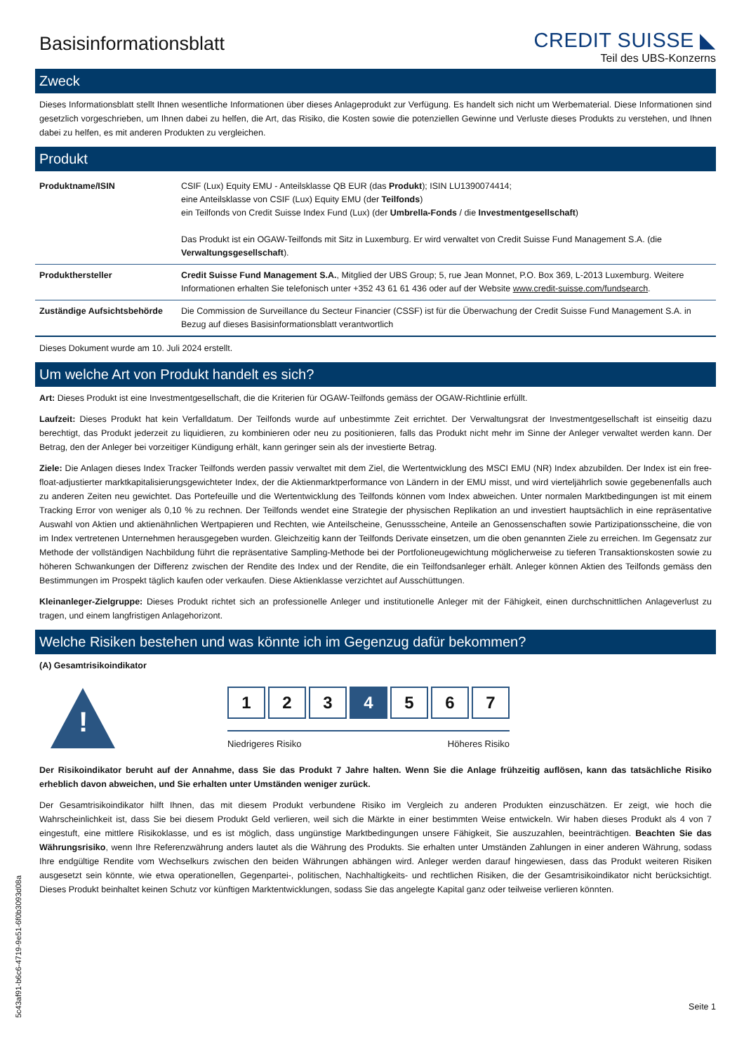Basisinformationsblatt
CREDIT SUISSE ◣
Teil des UBS-Konzerns
Zweck
Dieses Informationsblatt stellt Ihnen wesentliche Informationen über dieses Anlageprodukt zur Verfügung. Es handelt sich nicht um Werbematerial. Diese Informationen sind gesetzlich vorgeschrieben, um Ihnen dabei zu helfen, die Art, das Risiko, die Kosten sowie die potenziellen Gewinne und Verluste dieses Produkts zu verstehen, und Ihnen dabei zu helfen, es mit anderen Produkten zu vergleichen.
Produkt
| Produktname/ISIN | CSIF (Lux) Equity EMU - Anteilsklasse QB EUR (das Produkt ); ISIN LU1390074414; eine Anteilsklasse von CSIF (Lux) Equity EMU (der Teilfonds ) ein Teilfonds von Credit Suisse Index Fund (Lux) (der Umbrella-Fonds / die Investmentgesellschaft ) Das Produkt ist ein OGAW-Teilfonds mit Sitz in Luxemburg. Er wird verwaltet von Credit Suisse Fund Management S.A. (die Verwaltungsgesellschaft ). |
| Produkthersteller | Credit Suisse Fund Management S.A. , Mitglied der UBS Group; 5, rue Jean Monnet, P.O. Box 369, L-2013 Luxemburg. Weitere Informationen erhalten Sie telefonisch unter +352 43 61 61 436 oder auf der Website www.credit-suisse.com/fundsearch . |
| Zuständige Aufsichtsbehörde | Die Commission de Surveillance du Secteur Financier (CSSF) ist für die Überwachung der Credit Suisse Fund Management S.A. in Bezug auf dieses Basisinformationsblatt verantwortlich |
Dieses Dokument wurde am 10. Juli 2024 erstellt.
Um welche Art von Produkt handelt es sich?
Art: Dieses Produkt ist eine Investmentgesellschaft, die die Kriterien für OGAW-Teilfonds gemäss der OGAW-Richtlinie erfüllt.
Laufzeit: Dieses Produkt hat kein Verfalldatum. Der Teilfonds wurde auf unbestimmte Zeit errichtet. Der Verwaltungsrat der Investmentgesellschaft ist einseitig dazu berechtigt, das Produkt jederzeit zu liquidieren, zu kombinieren oder neu zu positionieren, falls das Produkt nicht mehr im Sinne der Anleger verwaltet werden kann. Der Betrag, den der Anleger bei vorzeitiger Kündigung erhält, kann geringer sein als der investierte Betrag.
Ziele: Die Anlagen dieses Index Tracker Teilfonds werden passiv verwaltet mit dem Ziel, die Wertentwicklung des MSCI EMU (NR) Index abzubilden. Der Index ist ein free-float-adjustierter marktkapitalisierungsgewichteter Index, der die Aktienmarktperformance von Ländern in der EMU misst, und wird vierteljährlich sowie gegebenenfalls auch zu anderen Zeiten neu gewichtet. Das Portefeuille und die Wertentwicklung des Teilfonds können vom Index abweichen. Unter normalen Marktbedingungen ist mit einem Tracking Error von weniger als 0,10 % zu rechnen. Der Teilfonds wendet eine Strategie der physischen Replikation an und investiert hauptsächlich in eine repräsentative Auswahl von Aktien und aktienähnlichen Wertpapieren und Rechten, wie Anteilscheine, Genussscheine, Anteile an Genossenschaften sowie Partizipationsscheine, die von im Index vertretenen Unternehmen herausgegeben wurden. Gleichzeitig kann der Teilfonds Derivate einsetzen, um die oben genannten Ziele zu erreichen. Im Gegensatz zur Methode der vollständigen Nachbildung führt die repräsentative Sampling-Methode bei der Portfolioneugewichtung möglicherweise zu tieferen Transaktionskosten sowie zu höheren Schwankungen der Differenz zwischen der Rendite des Index und der Rendite, die ein Teilfondsanleger erhält. Anleger können Aktien des Teilfonds gemäss den Bestimmungen im Prospekt täglich kaufen oder verkaufen. Diese Aktienklasse verzichtet auf Ausschüttungen.
Kleinanleger-Zielgruppe: Dieses Produkt richtet sich an professionelle Anleger und institutionelle Anleger mit der Fähigkeit, einen durchschnittlichen Anlageverlust zu tragen, und einem langfristigen Anlagehorizont.
Welche Risiken bestehen und was könnte ich im Gegenzug dafür bekommen?
(A) Gesamtrisikoindikator
!
1 2 3 4 5 6 7
Niedrigeres Risiko Höheres Risiko
Der Risikoindikator beruht auf der Annahme, dass Sie das Produkt 7 Jahre halten. Wenn Sie die Anlage frühzeitig auflösen, kann das tatsächliche Risiko erheblich davon abweichen, und Sie erhalten unter Umständen weniger zurück.
Der Gesamtrisikoindikator hilft Ihnen, das mit diesem Produkt verbundene Risiko im Vergleich zu anderen Produkten einzuschätzen. Er zeigt, wie hoch die Wahrscheinlichkeit ist, dass Sie bei diesem Produkt Geld verlieren, weil sich die Märkte in einer bestimmten Weise entwickeln. Wir haben dieses Produkt als 4 von 7 eingestuft, eine mittlere Risikoklasse, und es ist möglich, dass ungünstige Marktbedingungen unsere Fähigkeit, Sie auszuzahlen, beeinträchtigen. Beachten Sie das Währungsrisiko, wenn Ihre Referenzwährung anders lautet als die Währung des Produkts. Sie erhalten unter Umständen Zahlungen in einer anderen Währung, sodass Ihre endgültige Rendite vom Wechselkurs zwischen den beiden Währungen abhängen wird. Anleger werden darauf hingewiesen, dass das Produkt weiteren Risiken ausgesetzt sein könnte, wie etwa operationellen, Gegenpartei-, politischen, Nachhaltigkeits- und rechtlichen Risiken, die der Gesamtrisikoindikator nicht berücksichtigt. Dieses Produkt beinhaltet keinen Schutz vor künftigen Marktentwicklungen, sodass Sie das angelegte Kapital ganz oder teilweise verlieren könnten.
Seite 1
5c43af91-b6c6-4719-9e51-6f0b3093d08a